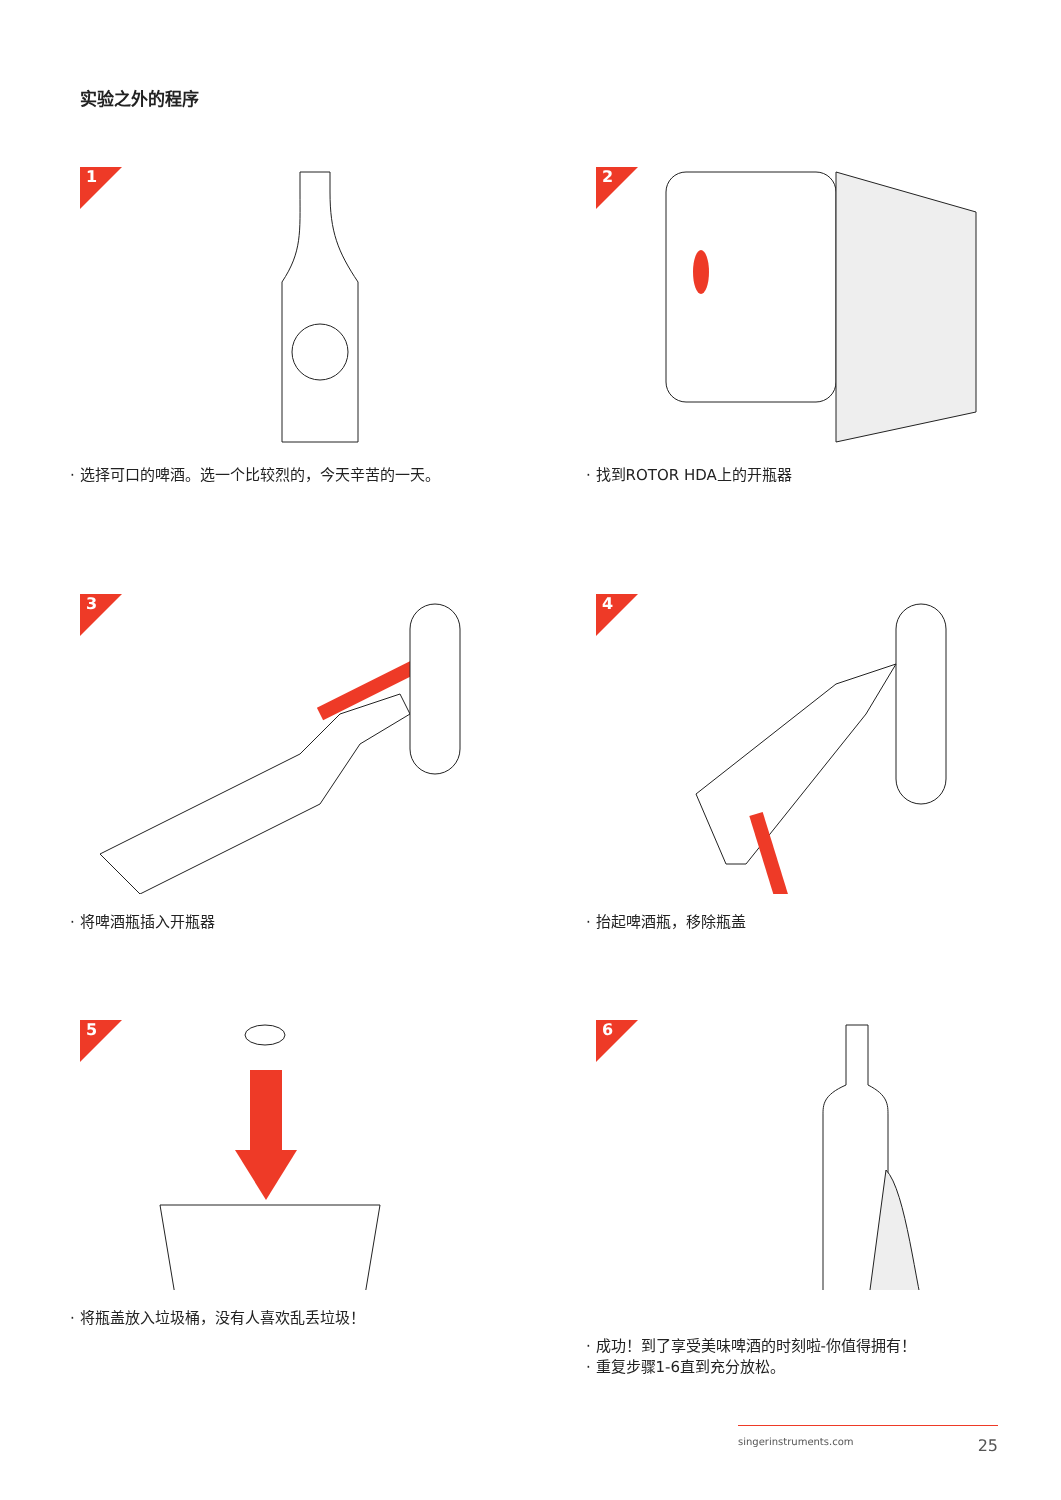实验之外的程序
1
· 选择可口的啤酒。选一个比较烈的，今天辛苦的一天。
2
· 找到ROTOR HDA上的开瓶器
3
· 将啤酒瓶插入开瓶器
4
· 抬起啤酒瓶，移除瓶盖
5
· 将瓶盖放入垃圾桶，没有人喜欢乱丢垃圾！
6
· 成功！到了享受美味啤酒的时刻啦-你值得拥有！
· 重复步骤1-6直到充分放松。
singerinstruments.com 25